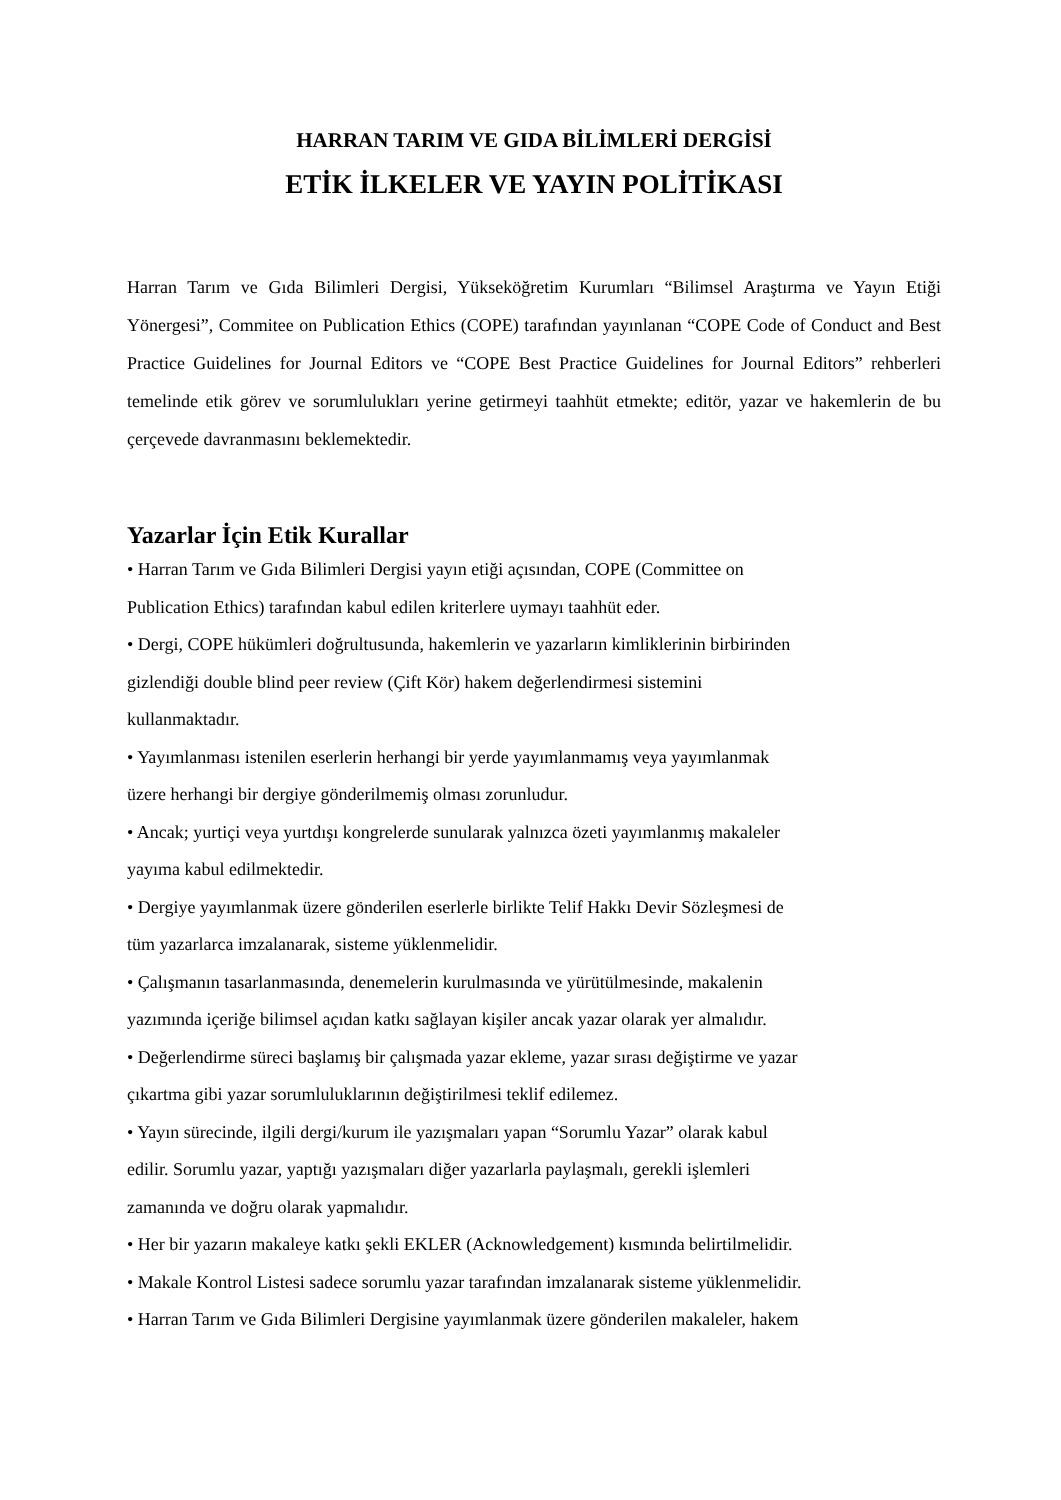HARRAN TARIM VE GIDA BİLİMLERİ DERGİSİ
ETİK İLKELER VE YAYIN POLİTİKASI
Harran Tarım ve Gıda Bilimleri Dergisi, Yükseköğretim Kurumları “Bilimsel Araştırma ve Yayın Etiği Yönergesi”, Commitee on Publication Ethics (COPE) tarafından yayınlanan “COPE Code of Conduct and Best Practice Guidelines for Journal Editors ve “COPE Best Practice Guidelines for Journal Editors” rehberleri temelinde etik görev ve sorumlulukları yerine getirmeyi taahhüt etmekte; editör, yazar ve hakemlerin de bu çerçevede davranmasını beklemektedir.
Yazarlar İçin Etik Kurallar
• Harran Tarım ve Gıda Bilimleri Dergisi yayın etiği açısından, COPE (Committee on
Publication Ethics) tarafından kabul edilen kriterlere uymayı taahhüt eder.
• Dergi, COPE hükümleri doğrultusunda, hakemlerin ve yazarların kimliklerinin birbirinden
gizlendiği double blind peer review (Çift Kör) hakem değerlendirmesi sistemini
kullanmaktadır.
• Yayımlanması istenilen eserlerin herhangi bir yerde yayımlanmamış veya yayımlanmak
üzere herhangi bir dergiye gönderilmemiş olması zorunludur.
• Ancak; yurtiçi veya yurtdışı kongrelerde sunularak yalnızca özeti yayımlanmış makaleler
yayıma kabul edilmektedir.
• Dergiye yayımlanmak üzere gönderilen eserlerle birlikte Telif Hakkı Devir Sözleşmesi de
tüm yazarlarca imzalanarak, sisteme yüklenmelidir.
• Çalışmanın tasarlanmasında, denemelerin kurulmasında ve yürütülmesinde, makalenin
yazımında içeriğe bilimsel açıdan katkı sağlayan kişiler ancak yazar olarak yer almalıdır.
• Değerlendirme süreci başlamış bir çalışmada yazar ekleme, yazar sırası değiştirme ve yazar
çıkartma gibi yazar sorumluluklarının değiştirilmesi teklif edilemez.
• Yayın sürecinde, ilgili dergi/kurum ile yazışmaları yapan “Sorumlu Yazar” olarak kabul
edilir. Sorumlu yazar, yaptığı yazışmaları diğer yazarlarla paylaşmalı, gerekli işlemleri
zamanında ve doğru olarak yapmalıdır.
• Her bir yazarın makaleye katkı şekli EKLER (Acknowledgement) kısmında belirtilmelidir.
• Makale Kontrol Listesi sadece sorumlu yazar tarafından imzalanarak sisteme yüklenmelidir.
• Harran Tarım ve Gıda Bilimleri Dergisine yayımlanmak üzere gönderilen makaleler, hakem